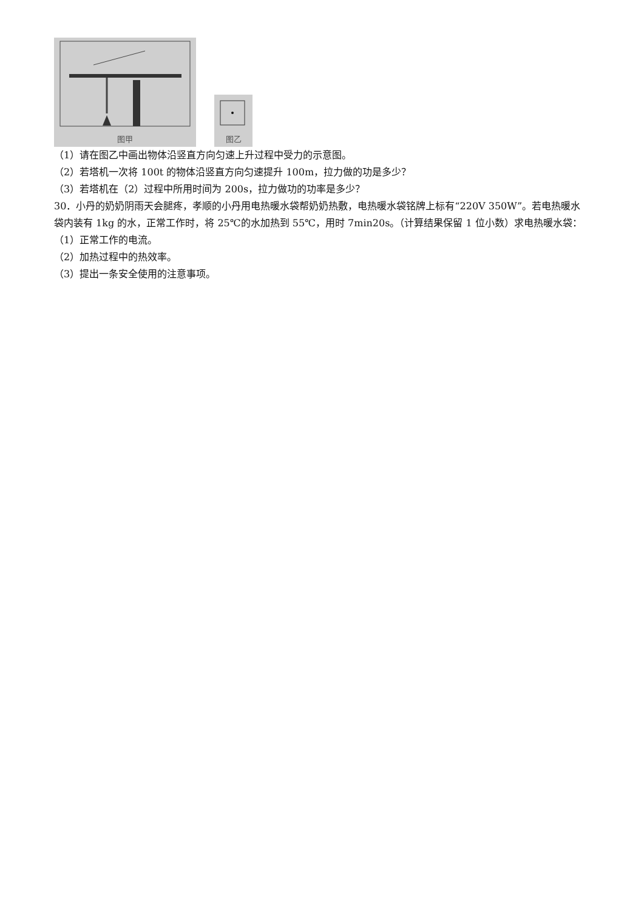图甲
图乙
（1）请在图乙中画出物体沿竖直方向匀速上升过程中受力的示意图。
（2）若塔机一次将 100t 的物体沿竖直方向匀速提升 100m，拉力做的功是多少？
（3）若塔机在（2）过程中所用时间为 200s，拉力做功的功率是多少？
30．小丹的奶奶阴雨天会腿疼，孝顺的小丹用电热暖水袋帮奶奶热敷，电热暖水袋铭牌上标有“220V 350W”。若电热暖水袋内装有 1kg 的水，正常工作时，将 25℃的水加热到 55℃，用时 7min20s。（计算结果保留 1 位小数）求电热暖水袋：
（1）正常工作的电流。
（2）加热过程中的热效率。
（3）提出一条安全使用的注意事项。